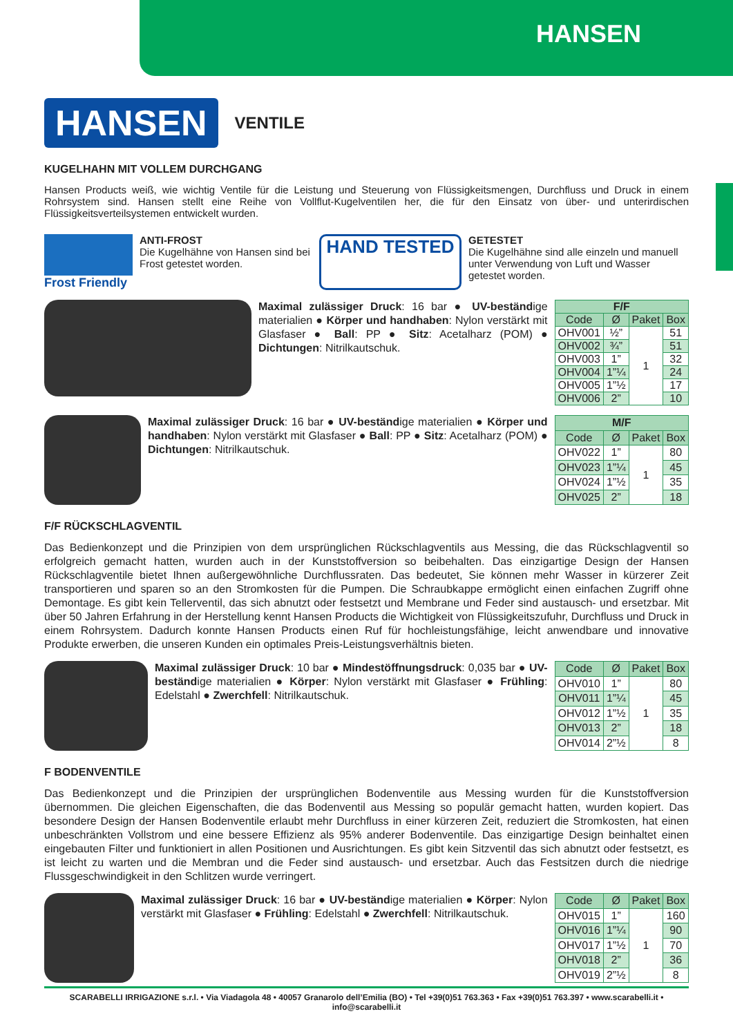HANSEN
HANSEN
VENTILE
KUGELHAHN MIT VOLLEM DURCHGANG
Hansen Products weiß, wie wichtig Ventile für die Leistung und Steuerung von Flüssigkeitsmengen, Durchfluss und Druck in einem Rohrsystem sind. Hansen stellt eine Reihe von Vollflut-Kugelventilen her, die für den Einsatz von über- und unterirdischen Flüssigkeitsverteilsystemen entwickelt wurden.
Frost Friendly
ANTI-FROST
Die Kugelhähne von Hansen sind bei Frost getestet worden.
HAND TESTED
GETESTET
Die Kugelhähne sind alle einzeln und manuell unter Verwendung von Luft und Wasser getestet worden.
Maximal zulässiger Druck: 16 bar ● UV-beständige materialien ● Körper und handhaben: Nylon verstärkt mit Glasfaser ● Ball: PP ● Sitz: Acetalharz (POM) ● Dichtungen: Nitrilkautschuk.
| F/F | | | |
| --- | --- | --- | --- |
| Code | Ø | Paket | Box |
| OHV001 | ½” | 1 | 51 |
| OHV002 | ¾” | | 51 |
| OHV003 | 1” | | 32 |
| OHV004 | 1”¼ | | 24 |
| OHV005 | 1”½ | | 17 |
| OHV006 | 2” | | 10 |
Maximal zulässiger Druck: 16 bar ● UV-beständige materialien ● Körper und handhaben: Nylon verstärkt mit Glasfaser ● Ball: PP ● Sitz: Acetalharz (POM) ● Dichtungen: Nitrilkautschuk.
| M/F | | | |
| --- | --- | --- | --- |
| Code | Ø | Paket | Box |
| OHV022 | 1” | 1 | 80 |
| OHV023 | 1”¼ | | 45 |
| OHV024 | 1”½ | | 35 |
| OHV025 | 2” | | 18 |
F/F RÜCKSCHLAGVENTIL
Das Bedienkonzept und die Prinzipien von dem ursprünglichen Rückschlagventils aus Messing, die das Rückschlagventil so erfolgreich gemacht hatten, wurden auch in der Kunststoffversion so beibehalten. Das einzigartige Design der Hansen Rückschlagventile bietet Ihnen außergewöhnliche Durchflussraten. Das bedeutet, Sie können mehr Wasser in kürzerer Zeit transportieren und sparen so an den Stromkosten für die Pumpen. Die Schraubkappe ermöglicht einen einfachen Zugriff ohne Demontage. Es gibt kein Tellerventil, das sich abnutzt oder festsetzt und Membrane und Feder sind austausch- und ersetzbar. Mit über 50 Jahren Erfahrung in der Herstellung kennt Hansen Products die Wichtigkeit von Flüssigkeitszufuhr, Durchfluss und Druck in einem Rohrsystem. Dadurch konnte Hansen Products einen Ruf für hochleistungsfähige, leicht anwendbare und innovative Produkte erwerben, die unseren Kunden ein optimales Preis-Leistungsverhältnis bieten.
Maximal zulässiger Druck: 10 bar ● Mindestöffnungsdruck: 0,035 bar ● UV-beständige materialien ● Körper: Nylon verstärkt mit Glasfaser ● Frühling: Edelstahl ● Zwerchfell: Nitrilkautschuk.
| Code | Ø | Paket | Box |
| --- | --- | --- | --- |
| OHV010 | 1” | 1 | 80 |
| OHV011 | 1”¼ | | 45 |
| OHV012 | 1”½ | | 35 |
| OHV013 | 2” | | 18 |
| OHV014 | 2”½ | | 8 |
F BODENVENTILE
Das Bedienkonzept und die Prinzipien der ursprünglichen Bodenventile aus Messing wurden für die Kunststoffversion übernommen. Die gleichen Eigenschaften, die das Bodenventil aus Messing so populär gemacht hatten, wurden kopiert. Das besondere Design der Hansen Bodenventile erlaubt mehr Durchfluss in einer kürzeren Zeit, reduziert die Stromkosten, hat einen unbeschränkten Vollstrom und eine bessere Effizienz als 95% anderer Bodenventile. Das einzigartige Design beinhaltet einen eingebauten Filter und funktioniert in allen Positionen und Ausrichtungen. Es gibt kein Sitzventil das sich abnutzt oder festsetzt, es ist leicht zu warten und die Membran und die Feder sind austausch- und ersetzbar. Auch das Festsitzen durch die niedrige Flussgeschwindigkeit in den Schlitzen wurde verringert.
Maximal zulässiger Druck: 16 bar ● UV-beständige materialien ● Körper: Nylon verstärkt mit Glasfaser ● Frühling: Edelstahl ● Zwerchfell: Nitrilkautschuk.
| Code | Ø | Paket | Box |
| --- | --- | --- | --- |
| OHV015 | 1” | 1 | 160 |
| OHV016 | 1”¼ | | 90 |
| OHV017 | 1”½ | | 70 |
| OHV018 | 2” | | 36 |
| OHV019 | 2”½ | | 8 |
SCARABELLI IRRIGAZIONE s.r.l. • Via Viadagola 48 • 40057 Granarolo dell’Emilia (BO) • Tel +39(0)51 763.363 • Fax +39(0)51 763.397 • www.scarabelli.it • info@scarabelli.it